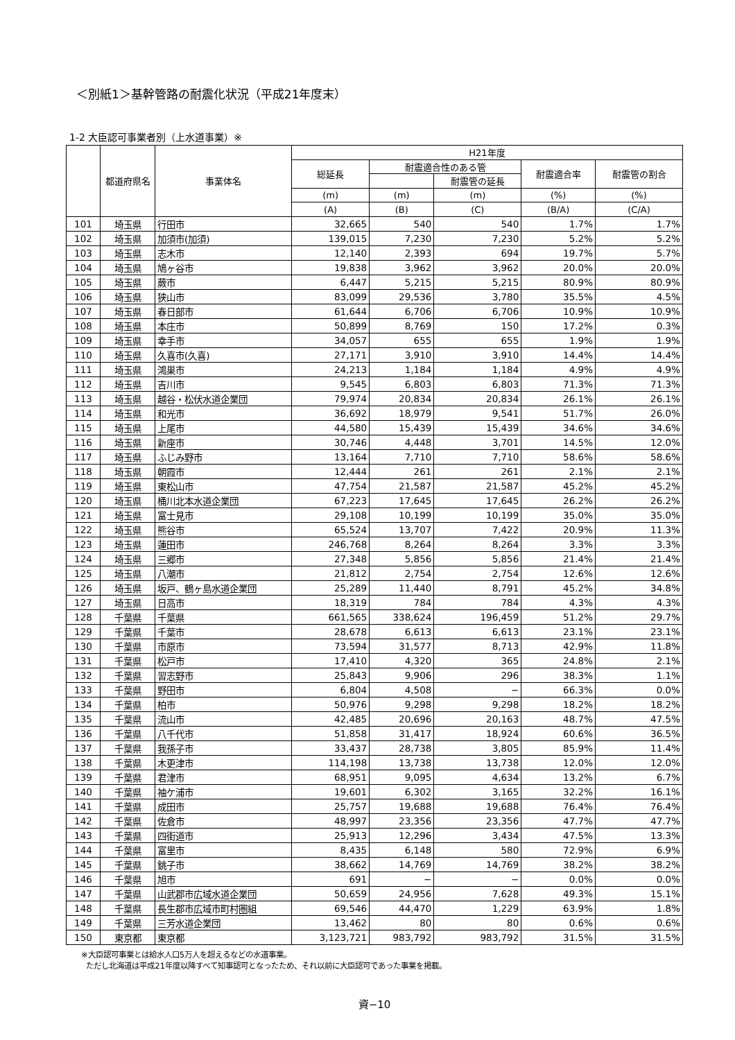＜別紙1＞基幹管路の耐震化状況（平成21年度末）
1-2 大臣認可事業者別（上水道事業）※
| | 都道府県名 | 事業体名 | H21年度 | | | | |
| --- | --- | --- | --- | --- | --- | --- | --- |
| | | | 総延長 | 耐震適合性のある管 | | 耐震適合率 | 耐震管の割合 |
| | | | | | 耐震管の延長 | | |
| | | | (m) | (m) | (m) | (%) | (%) |
| | | | (A) | (B) | (C) | (B/A) | (C/A) |
| 101 | 埼玉県 | 行田市 | 32,665 | 540 | 540 | 1.7% | 1.7% |
| 102 | 埼玉県 | 加須市(加須) | 139,015 | 7,230 | 7,230 | 5.2% | 5.2% |
| 103 | 埼玉県 | 志木市 | 12,140 | 2,393 | 694 | 19.7% | 5.7% |
| 104 | 埼玉県 | 鳩ヶ谷市 | 19,838 | 3,962 | 3,962 | 20.0% | 20.0% |
| 105 | 埼玉県 | 蕨市 | 6,447 | 5,215 | 5,215 | 80.9% | 80.9% |
| 106 | 埼玉県 | 狭山市 | 83,099 | 29,536 | 3,780 | 35.5% | 4.5% |
| 107 | 埼玉県 | 春日部市 | 61,644 | 6,706 | 6,706 | 10.9% | 10.9% |
| 108 | 埼玉県 | 本庄市 | 50,899 | 8,769 | 150 | 17.2% | 0.3% |
| 109 | 埼玉県 | 幸手市 | 34,057 | 655 | 655 | 1.9% | 1.9% |
| 110 | 埼玉県 | 久喜市(久喜) | 27,171 | 3,910 | 3,910 | 14.4% | 14.4% |
| 111 | 埼玉県 | 鴻巣市 | 24,213 | 1,184 | 1,184 | 4.9% | 4.9% |
| 112 | 埼玉県 | 吉川市 | 9,545 | 6,803 | 6,803 | 71.3% | 71.3% |
| 113 | 埼玉県 | 越谷・松伏水道企業団 | 79,974 | 20,834 | 20,834 | 26.1% | 26.1% |
| 114 | 埼玉県 | 和光市 | 36,692 | 18,979 | 9,541 | 51.7% | 26.0% |
| 115 | 埼玉県 | 上尾市 | 44,580 | 15,439 | 15,439 | 34.6% | 34.6% |
| 116 | 埼玉県 | 新座市 | 30,746 | 4,448 | 3,701 | 14.5% | 12.0% |
| 117 | 埼玉県 | ふじみ野市 | 13,164 | 7,710 | 7,710 | 58.6% | 58.6% |
| 118 | 埼玉県 | 朝霞市 | 12,444 | 261 | 261 | 2.1% | 2.1% |
| 119 | 埼玉県 | 東松山市 | 47,754 | 21,587 | 21,587 | 45.2% | 45.2% |
| 120 | 埼玉県 | 桶川北本水道企業団 | 67,223 | 17,645 | 17,645 | 26.2% | 26.2% |
| 121 | 埼玉県 | 富士見市 | 29,108 | 10,199 | 10,199 | 35.0% | 35.0% |
| 122 | 埼玉県 | 熊谷市 | 65,524 | 13,707 | 7,422 | 20.9% | 11.3% |
| 123 | 埼玉県 | 蓮田市 | 246,768 | 8,264 | 8,264 | 3.3% | 3.3% |
| 124 | 埼玉県 | 三郷市 | 27,348 | 5,856 | 5,856 | 21.4% | 21.4% |
| 125 | 埼玉県 | 八潮市 | 21,812 | 2,754 | 2,754 | 12.6% | 12.6% |
| 126 | 埼玉県 | 坂戸、鶴ヶ島水道企業団 | 25,289 | 11,440 | 8,791 | 45.2% | 34.8% |
| 127 | 埼玉県 | 日高市 | 18,319 | 784 | 784 | 4.3% | 4.3% |
| 128 | 千葉県 | 千葉県 | 661,565 | 338,624 | 196,459 | 51.2% | 29.7% |
| 129 | 千葉県 | 千葉市 | 28,678 | 6,613 | 6,613 | 23.1% | 23.1% |
| 130 | 千葉県 | 市原市 | 73,594 | 31,577 | 8,713 | 42.9% | 11.8% |
| 131 | 千葉県 | 松戸市 | 17,410 | 4,320 | 365 | 24.8% | 2.1% |
| 132 | 千葉県 | 習志野市 | 25,843 | 9,906 | 296 | 38.3% | 1.1% |
| 133 | 千葉県 | 野田市 | 6,804 | 4,508 | − | 66.3% | 0.0% |
| 134 | 千葉県 | 柏市 | 50,976 | 9,298 | 9,298 | 18.2% | 18.2% |
| 135 | 千葉県 | 流山市 | 42,485 | 20,696 | 20,163 | 48.7% | 47.5% |
| 136 | 千葉県 | 八千代市 | 51,858 | 31,417 | 18,924 | 60.6% | 36.5% |
| 137 | 千葉県 | 我孫子市 | 33,437 | 28,738 | 3,805 | 85.9% | 11.4% |
| 138 | 千葉県 | 木更津市 | 114,198 | 13,738 | 13,738 | 12.0% | 12.0% |
| 139 | 千葉県 | 君津市 | 68,951 | 9,095 | 4,634 | 13.2% | 6.7% |
| 140 | 千葉県 | 袖ケ浦市 | 19,601 | 6,302 | 3,165 | 32.2% | 16.1% |
| 141 | 千葉県 | 成田市 | 25,757 | 19,688 | 19,688 | 76.4% | 76.4% |
| 142 | 千葉県 | 佐倉市 | 48,997 | 23,356 | 23,356 | 47.7% | 47.7% |
| 143 | 千葉県 | 四街道市 | 25,913 | 12,296 | 3,434 | 47.5% | 13.3% |
| 144 | 千葉県 | 富里市 | 8,435 | 6,148 | 580 | 72.9% | 6.9% |
| 145 | 千葉県 | 銚子市 | 38,662 | 14,769 | 14,769 | 38.2% | 38.2% |
| 146 | 千葉県 | 旭市 | 691 | − | − | 0.0% | 0.0% |
| 147 | 千葉県 | 山武郡市広域水道企業団 | 50,659 | 24,956 | 7,628 | 49.3% | 15.1% |
| 148 | 千葉県 | 長生郡市広域市町村圏組 | 69,546 | 44,470 | 1,229 | 63.9% | 1.8% |
| 149 | 千葉県 | 三芳水道企業団 | 13,462 | 80 | 80 | 0.6% | 0.6% |
| 150 | 東京都 | 東京都 | 3,123,721 | 983,792 | 983,792 | 31.5% | 31.5% |
※大臣認可事業とは給水人口5万人を超えるなどの水道事業。
ただし北海道は平成21年度以降すべて知事認可となったため、それ以前に大臣認可であった事業を掲載。
資−10